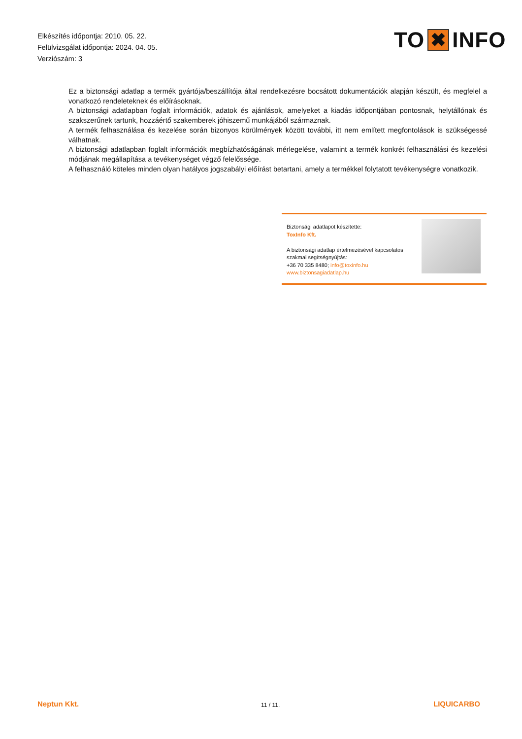Elkészítés időpontja: 2010. 05. 22.
Felülvizsgálat időpontja: 2024. 04. 05.
Verziószám: 3
TO ✖ INFO
Ez a biztonsági adatlap a termék gyártója/beszállítója által rendelkezésre bocsátott dokumentációk alapján készült, és megfelel a vonatkozó rendeleteknek és előírásoknak.
A biztonsági adatlapban foglalt információk, adatok és ajánlások, amelyeket a kiadás időpontjában pontosnak, helytállónak és szakszerűnek tartunk, hozzáértő szakemberek jóhiszemű munkájából származnak.
A termék felhasználása és kezelése során bizonyos körülmények között további, itt nem említett megfontolások is szükségessé válhatnak.
A biztonsági adatlapban foglalt információk megbízhatóságának mérlegelése, valamint a termék konkrét felhasználási és kezelési módjának megállapítása a tevékenységet végző felelőssége.
A felhasználó köteles minden olyan hatályos jogszabályi előírást betartani, amely a termékkel folytatott tevékenységre vonatkozik.
Biztonsági adatlapot készítette:
ToxInfo Kft.
A biztonsági adatlap értelmezésével kapcsolatos
szakmai segítségnyújtás:
+36 70 335 8480; info@toxinfo.hu
www.biztonsagiadatlap.hu
Neptun Kkt. 11 / 11. LIQUICARBO